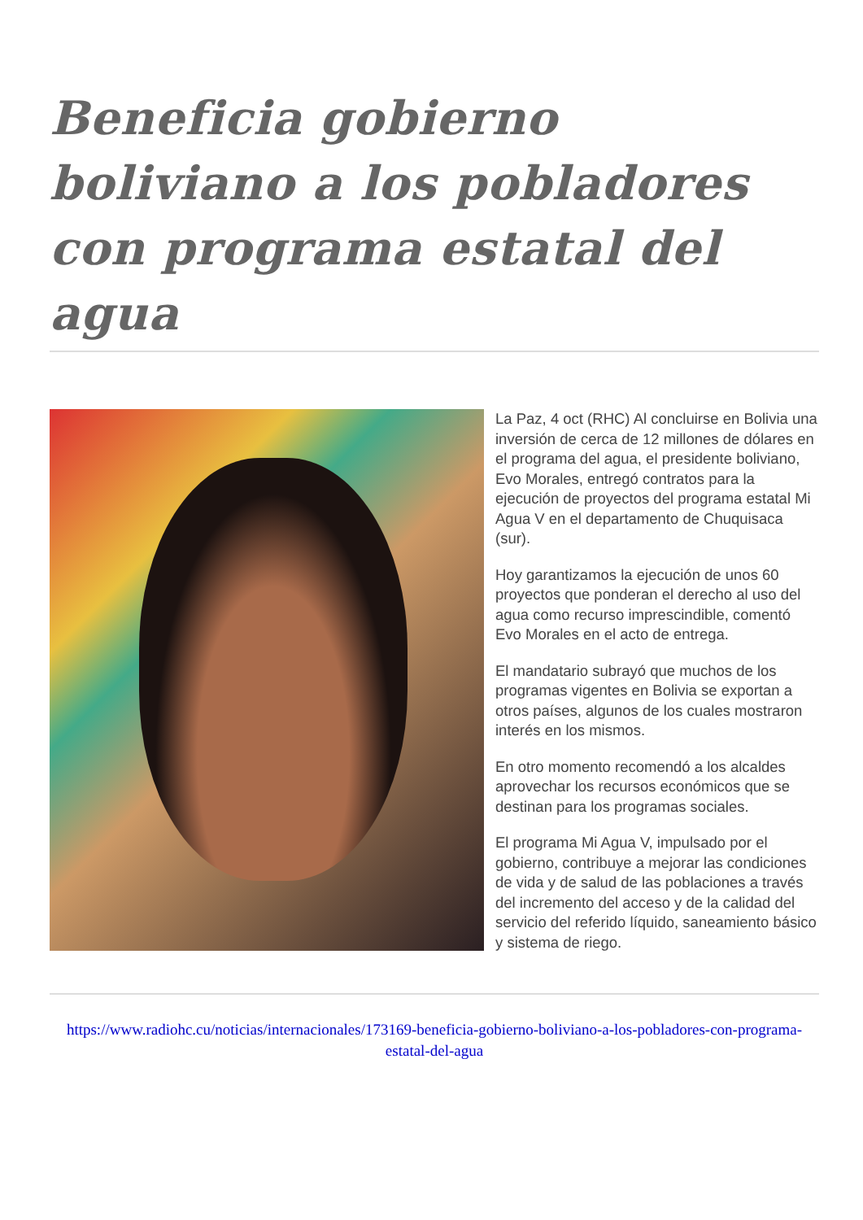Beneficia gobierno boliviano a los pobladores con programa estatal del agua
La Paz, 4 oct (RHC) Al concluirse en Bolivia una inversión de cerca de 12 millones de dólares en el programa del agua, el presidente boliviano, Evo Morales, entregó contratos para la ejecución de proyectos del programa estatal Mi Agua V en el departamento de Chuquisaca (sur).
Hoy garantizamos la ejecución de unos 60 proyectos que ponderan el derecho al uso del agua como recurso imprescindible, comentó Evo Morales en el acto de entrega.
El mandatario subrayó que muchos de los programas vigentes en Bolivia se exportan a otros países, algunos de los cuales mostraron interés en los mismos.
En otro momento recomendó a los alcaldes aprovechar los recursos económicos que se destinan para los programas sociales.
El programa Mi Agua V, impulsado por el gobierno, contribuye a mejorar las condiciones de vida y de salud de las poblaciones a través del incremento del acceso y de la calidad del servicio del referido líquido, saneamiento básico y sistema de riego.
https://www.radiohc.cu/noticias/internacionales/173169-beneficia-gobierno-boliviano-a-los-pobladores-con-programa-estatal-del-agua